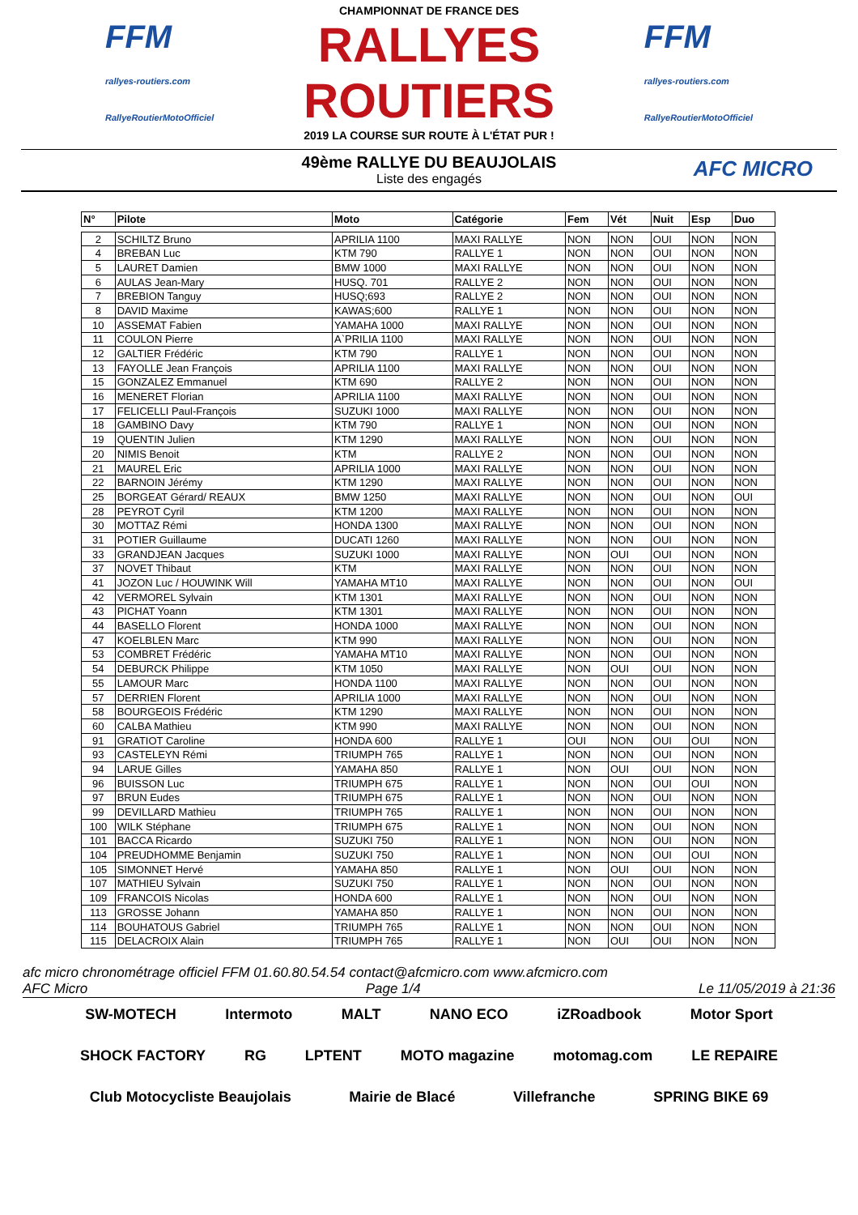FFM
rallyes-routiers.com
RallyeRoutierMotoOfficiel
CHAMPIONNAT DE FRANCE DES
RALLYES ROUTIERS
2019 LA COURSE SUR ROUTE À L'ÉTAT PUR !
FFM
rallyes-routiers.com
RallyeRoutierMotoOfficiel
49ème RALLYE DU BEAUJOLAIS
Liste des engagés
AFC MICRO
| N° | Pilote | Moto | Catégorie | Fem | Vét | Nuit | Esp | Duo |
| --- | --- | --- | --- | --- | --- | --- | --- | --- |
| 2 | SCHILTZ Bruno | APRILIA 1100 | MAXI RALLYE | NON | NON | OUI | NON | NON |
| 4 | BREBAN Luc | KTM 790 | RALLYE 1 | NON | NON | OUI | NON | NON |
| 5 | LAURET Damien | BMW 1000 | MAXI RALLYE | NON | NON | OUI | NON | NON |
| 6 | AULAS Jean-Mary | HUSQ. 701 | RALLYE 2 | NON | NON | OUI | NON | NON |
| 7 | BREBION Tanguy | HUSQ;693 | RALLYE 2 | NON | NON | OUI | NON | NON |
| 8 | DAVID Maxime | KAWAS;600 | RALLYE 1 | NON | NON | OUI | NON | NON |
| 10 | ASSEMAT Fabien | YAMAHA 1000 | MAXI RALLYE | NON | NON | OUI | NON | NON |
| 11 | COULON Pierre | A`PRILIA 1100 | MAXI RALLYE | NON | NON | OUI | NON | NON |
| 12 | GALTIER Frédéric | KTM 790 | RALLYE 1 | NON | NON | OUI | NON | NON |
| 13 | FAYOLLE Jean François | APRILIA 1100 | MAXI RALLYE | NON | NON | OUI | NON | NON |
| 15 | GONZALEZ Emmanuel | KTM 690 | RALLYE 2 | NON | NON | OUI | NON | NON |
| 16 | MENERET Florian | APRILIA 1100 | MAXI RALLYE | NON | NON | OUI | NON | NON |
| 17 | FELICELLI Paul-François | SUZUKI 1000 | MAXI RALLYE | NON | NON | OUI | NON | NON |
| 18 | GAMBINO Davy | KTM 790 | RALLYE 1 | NON | NON | OUI | NON | NON |
| 19 | QUENTIN Julien | KTM 1290 | MAXI RALLYE | NON | NON | OUI | NON | NON |
| 20 | NIMIS Benoit | KTM | RALLYE 2 | NON | NON | OUI | NON | NON |
| 21 | MAUREL Eric | APRILIA 1000 | MAXI RALLYE | NON | NON | OUI | NON | NON |
| 22 | BARNOIN Jérémy | KTM 1290 | MAXI RALLYE | NON | NON | OUI | NON | NON |
| 25 | BORGEAT Gérard/ REAUX | BMW 1250 | MAXI RALLYE | NON | NON | OUI | NON | OUI |
| 28 | PEYROT Cyril | KTM 1200 | MAXI RALLYE | NON | NON | OUI | NON | NON |
| 30 | MOTTAZ Rémi | HONDA 1300 | MAXI RALLYE | NON | NON | OUI | NON | NON |
| 31 | POTIER Guillaume | DUCATI 1260 | MAXI RALLYE | NON | NON | OUI | NON | NON |
| 33 | GRANDJEAN Jacques | SUZUKI 1000 | MAXI RALLYE | NON | OUI | OUI | NON | NON |
| 37 | NOVET Thibaut | KTM | MAXI RALLYE | NON | NON | OUI | NON | NON |
| 41 | JOZON Luc / HOUWINK Will | YAMAHA MT10 | MAXI RALLYE | NON | NON | OUI | NON | OUI |
| 42 | VERMOREL Sylvain | KTM 1301 | MAXI RALLYE | NON | NON | OUI | NON | NON |
| 43 | PICHAT Yoann | KTM 1301 | MAXI RALLYE | NON | NON | OUI | NON | NON |
| 44 | BASELLO Florent | HONDA 1000 | MAXI RALLYE | NON | NON | OUI | NON | NON |
| 47 | KOELBLEN Marc | KTM 990 | MAXI RALLYE | NON | NON | OUI | NON | NON |
| 53 | COMBRET Frédéric | YAMAHA MT10 | MAXI RALLYE | NON | NON | OUI | NON | NON |
| 54 | DEBURCK Philippe | KTM 1050 | MAXI RALLYE | NON | OUI | OUI | NON | NON |
| 55 | LAMOUR Marc | HONDA 1100 | MAXI RALLYE | NON | NON | OUI | NON | NON |
| 57 | DERRIEN Florent | APRILIA 1000 | MAXI RALLYE | NON | NON | OUI | NON | NON |
| 58 | BOURGEOIS Frédéric | KTM 1290 | MAXI RALLYE | NON | NON | OUI | NON | NON |
| 60 | CALBA Mathieu | KTM 990 | MAXI RALLYE | NON | NON | OUI | NON | NON |
| 91 | GRATIOT Caroline | HONDA 600 | RALLYE 1 | OUI | NON | OUI | OUI | NON |
| 93 | CASTELEYN Rémi | TRIUMPH 765 | RALLYE 1 | NON | NON | OUI | NON | NON |
| 94 | LARUE Gilles | YAMAHA 850 | RALLYE 1 | NON | OUI | OUI | NON | NON |
| 96 | BUISSON Luc | TRIUMPH 675 | RALLYE 1 | NON | NON | OUI | OUI | NON |
| 97 | BRUN Eudes | TRIUMPH 675 | RALLYE 1 | NON | NON | OUI | NON | NON |
| 99 | DEVILLARD Mathieu | TRIUMPH 765 | RALLYE 1 | NON | NON | OUI | NON | NON |
| 100 | WILK Stéphane | TRIUMPH 675 | RALLYE 1 | NON | NON | OUI | NON | NON |
| 101 | BACCA Ricardo | SUZUKI 750 | RALLYE 1 | NON | NON | OUI | NON | NON |
| 104 | PREUDHOMME Benjamin | SUZUKI 750 | RALLYE 1 | NON | NON | OUI | OUI | NON |
| 105 | SIMONNET Hervé | YAMAHA 850 | RALLYE 1 | NON | OUI | OUI | NON | NON |
| 107 | MATHIEU Sylvain | SUZUKI 750 | RALLYE 1 | NON | NON | OUI | NON | NON |
| 109 | FRANCOIS Nicolas | HONDA 600 | RALLYE 1 | NON | NON | OUI | NON | NON |
| 113 | GROSSE Johann | YAMAHA 850 | RALLYE 1 | NON | NON | OUI | NON | NON |
| 114 | BOUHATOUS Gabriel | TRIUMPH 765 | RALLYE 1 | NON | NON | OUI | NON | NON |
| 115 | DELACROIX Alain | TRIUMPH 765 | RALLYE 1 | NON | OUI | OUI | NON | NON |
afc micro chronométrage officiel FFM 01.60.80.54.54 contact@afcmicro.com www.afcmicro.com
AFC Micro Page 1/4 Le 11/05/2019 à 21:36
SW-MOTECH Intermoto MALT NANO ECO iZRoadbook Motor Sport SHOCK FACTORY RG LPTENT MOTO magazine motomag.com LE REPAIRE Club Motocycliste Beaujolais Mairie de Blacé Villefranche SPRING BIKE 69